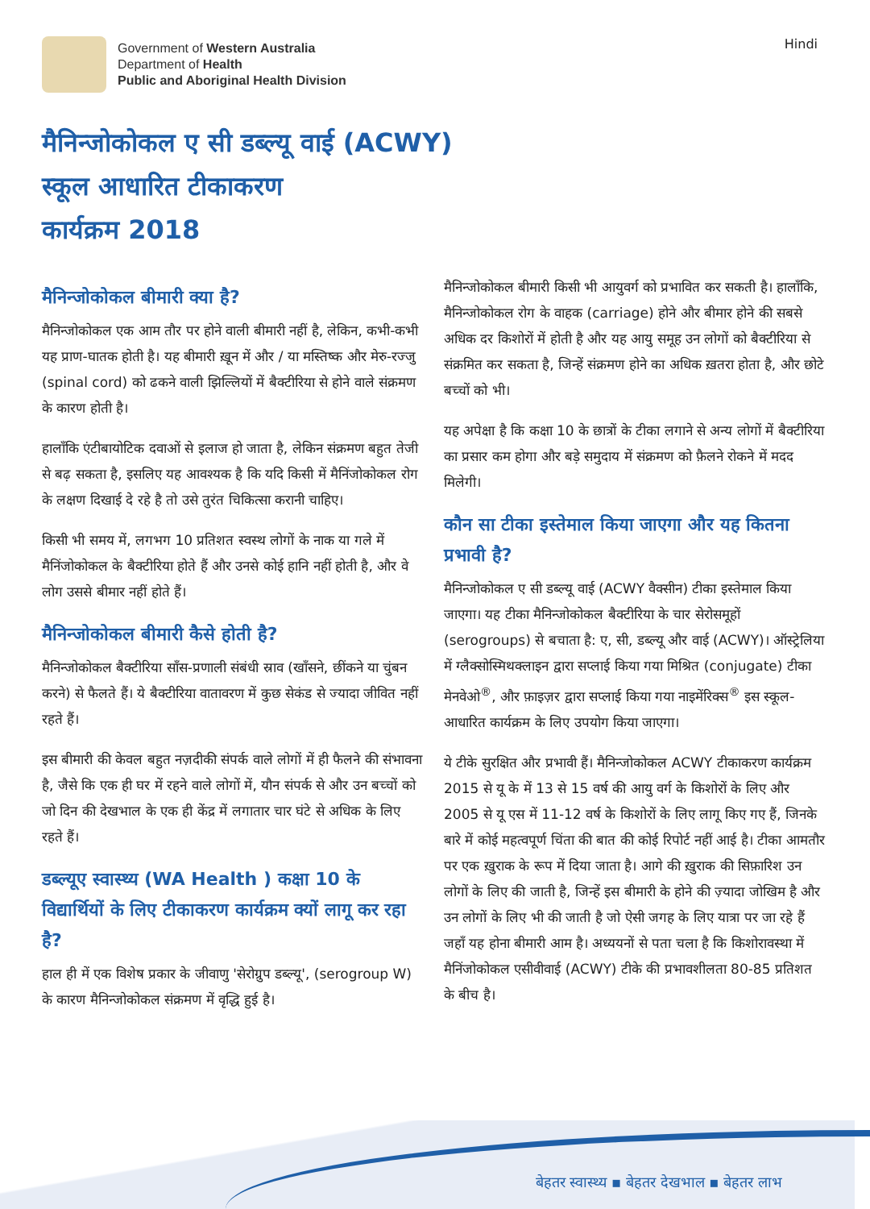Government of Western Australia
Department of Health
Public and Aboriginal Health Division
Hindi
मैनिन्जोकोकल ए सी डब्ल्यू वाई (ACWY)
स्कूल आधारित टीकाकरण
कार्यक्रम 2018
मैनिन्जोकोकल बीमारी क्या है?
मैनिन्जोकोकल एक आम तौर पर होने वाली बीमारी नहीं है, लेकिन, कभी-कभी यह प्राण-घातक होती है। यह बीमारी ख़ून में और / या मस्तिष्क और मेरु-रज्जु (spinal cord) को ढकने वाली झिल्लियों में बैक्टीरिया से होने वाले संक्रमण के कारण होती है।
हालाँकि एंटीबायोटिक दवाओं से इलाज हो जाता है, लेकिन संक्रमण बहुत तेजी से बढ़ सकता है, इसलिए यह आवश्यक है कि यदि किसी में मैनिंजोकोकल रोग के लक्षण दिखाई दे रहे है तो उसे तुरंत चिकित्सा करानी चाहिए।
किसी भी समय में, लगभग 10 प्रतिशत स्वस्थ लोगों के नाक या गले में मैनिंजोकोकल के बैक्टीरिया होते हैं और उनसे कोई हानि नहीं होती है, और वे लोग उससे बीमार नहीं होते हैं।
मैनिन्जोकोकल बीमारी कैसे होती है?
मैनिन्जोकोकल बैक्टीरिया साँस-प्रणाली संबंधी स्राव (खाँसने, छींकने या चुंबन करने) से फैलते हैं। ये बैक्टीरिया वातावरण में कुछ सेकंड से ज्यादा जीवित नहीं रहते हैं।
इस बीमारी की केवल बहुत नज़दीकी संपर्क वाले लोगों में ही फैलने की संभावना है, जैसे कि एक ही घर में रहने वाले लोगों में, यौन संपर्क से और उन बच्चों को जो दिन की देखभाल के एक ही केंद्र में लगातार चार घंटे से अधिक के लिए रहते हैं।
डब्ल्यूए स्वास्थ्य (WA Health ) कक्षा 10 के विद्यार्थियों के लिए टीकाकरण कार्यक्रम क्यों लागू कर रहा है?
हाल ही में एक विशेष प्रकार के जीवाणु 'सेरोग्रुप डब्ल्यू', (serogroup W) के कारण मैनिन्जोकोकल संक्रमण में वृद्धि हुई है।
मैनिन्जोकोकल बीमारी किसी भी आयुवर्ग को प्रभावित कर सकती है। हालाँकि, मैनिन्जोकोकल रोग के वाहक (carriage) होने और बीमार होने की सबसे अधिक दर किशोरों में होती है और यह आयु समूह उन लोगों को बैक्टीरिया से संक्रमित कर सकता है, जिन्हें संक्रमण होने का अधिक ख़तरा होता है, और छोटे बच्चों को भी।
यह अपेक्षा है कि कक्षा 10 के छात्रों के टीका लगाने से अन्य लोगों में बैक्टीरिया का प्रसार कम होगा और बड़े समुदाय में संक्रमण को फ़ैलने रोकने में मदद मिलेगी।
कौन सा टीका इस्तेमाल किया जाएगा और यह कितना प्रभावी है?
मैनिन्जोकोकल ए सी डब्ल्यू वाई (ACWY वैक्सीन) टीका इस्तेमाल किया जाएगा। यह टीका मैनिन्जोकोकल बैक्टीरिया के चार सेरोसमूहों (serogroups) से बचाता है: ए, सी, डब्ल्यू और वाई (ACWY)। ऑस्ट्रेलिया में ग्लैक्सोस्मिथक्लाइन द्वारा सप्लाई किया गया मिश्रित (conjugate) टीका मेनवेओ<sup>®</sup>, और फ़ाइज़र द्वारा सप्लाई किया गया नाइमेंरिक्स<sup>®</sup> इस स्कूल-आधारित कार्यक्रम के लिए उपयोग किया जाएगा।
ये टीके सुरक्षित और प्रभावी हैं। मैनिन्जोकोकल ACWY टीकाकरण कार्यक्रम 2015 से यू के में 13 से 15 वर्ष की आयु वर्ग के किशोरों के लिए और 2005 से यू एस में 11-12 वर्ष के किशोरों के लिए लागू किए गए हैं, जिनके बारे में कोई महत्वपूर्ण चिंता की बात की कोई रिपोर्ट नहीं आई है। टीका आमतौर पर एक ख़ुराक के रूप में दिया जाता है। आगे की ख़ुराक की सिफ़ारिश उन लोगों के लिए की जाती है, जिन्हें इस बीमारी के होने की ज़्यादा जोखिम है और उन लोगों के लिए भी की जाती है जो ऐसी जगह के लिए यात्रा पर जा रहे हैं जहाँ यह होना बीमारी आम है। अध्ययनों से पता चला है कि किशोरावस्था में मैनिंजोकोकल एसीवीवाई (ACWY) टीके की प्रभावशीलता 80-85 प्रतिशत के बीच है।
बेहतर स्वास्थ्य ▪ बेहतर देखभाल ▪ बेहतर लाभ